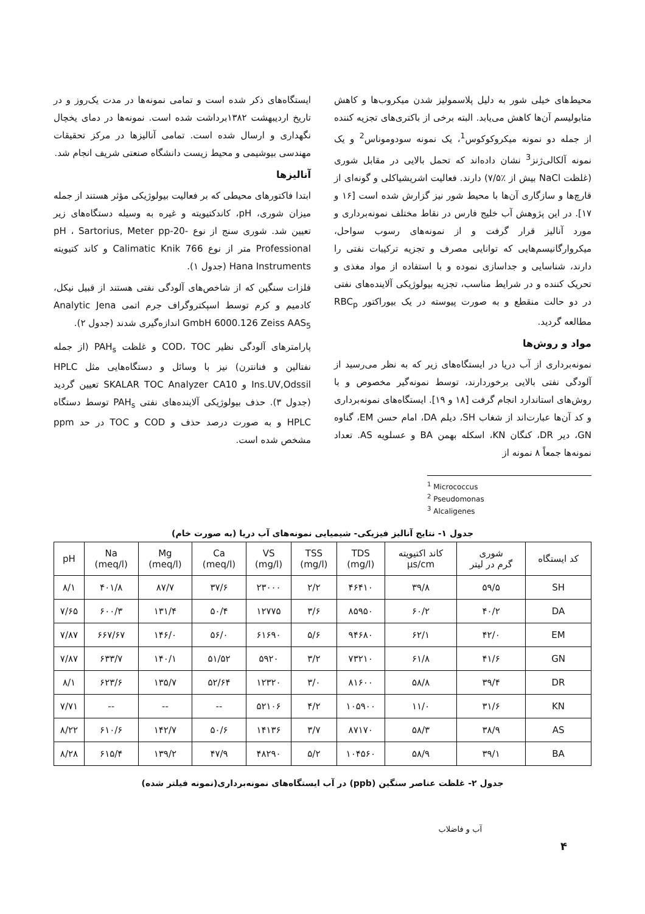محیط‌های خیلی شور به دلیل پلاسمولیز شدن میکروب‌ها و کاهش متابولیسم آن‌ها کاهش می‌یابد. البته برخی از باکتری‌های تجزیه کننده از جمله دو نمونه میکروکوکوس<sup>1</sup>، یک نمونه سودوموناس<sup>2</sup> و یک نمونه آلکالی‌ژنز<sup>3</sup> نشان داده‌اند که تحمل بالایی در مقابل شوری (غلظت NaCl بیش از ٪۷/۵) دارند. فعالیت اشریشیاکلی و گونه‌ای از قارچ‌ها و سازگاری آن‌ها با محیط شور نیز گزارش شده است [۱۶ و ۱۷]. در این پژوهش آب خلیج فارس در نقاط مختلف نمونه‌برداری و مورد آنالیز قرار گرفت و از نمونه‌های رسوب سواحل، میکروارگانیسم‌هایی که توانایی مصرف و تجزیه ترکیبات نفتی را دارند، شناسایی و جداسازی نموده و با استفاده از مواد مغذی و تحریک کننده و در شرایط مناسب، تجزیه بیولوژیکی آلاینده‌های نفتی در دو حالت منقطع و به صورت پیوسته در یک بیوراکتور RBC<sub>p</sub> مطالعه گردید.
مواد و روش‌ها
نمونه‌برداری از آب دریا در ایستگاه‌های زیر که به نظر می‌رسید از آلودگی نفتی بالایی برخوردارند، توسط نمونه‌گیر مخصوص و با روش‌های استاندارد انجام گرفت [۱۸ و ۱۹]. ایستگاه‌های نمونه‌برداری و کد آن‌ها عبارت‌اند از شغاب SH، دیلم DA، امام حسن EM، گناوه GN، دیر DR، کنگان KN، اسکله بهمن BA و عسلویه AS. تعداد نمونه‌ها جمعاً ۸ نمونه از
<sup>1</sup> Micrococcus
<sup>2</sup> Pseudomonas
<sup>3</sup> Alcaligenes
ایستگاه‌های ذکر شده است و تمامی نمونه‌ها در مدت یک‌روز و در تاریخ اردیبهشت ۱۳۸۲برداشت شده است. نمونه‌ها در دمای یخچال نگهداری و ارسال شده است. تمامی آنالیزها در مرکز تحقیقات مهندسی بیوشیمی و محیط زیست دانشگاه صنعتی شریف انجام شد.
آنالیزها
ابتدا فاکتورهای محیطی که بر فعالیت بیولوژیکی مؤثر هستند از جمله میزان شوری، pH، کاندکتیویته و غیره به وسیله دستگاه‌های زیر تعیین شد. شوری سنج از نوع pH ، Sartorius, Meter pp-20-Professional متر از نوع 766 Calimatic Knik و کاند کتیویته Hana Instruments (جدول ۱).
فلزات سنگین که از شاخص‌های آلودگی نفتی هستند از قبیل نیکل، کادمیم و کرم توسط اسپکتروگراف جرم اتمی Analytic Jena GmbH 6000.126 Zeiss AAS<sub>5</sub> اندازه‌گیری شدند (جدول ۲).
پارامترهای آلودگی نظیر COD، TOC و غلظت PAH<sub>s</sub> (از جمله نفتالین و فنانترن) نیز با وسائل و دستگاه‌هایی مثل HPLC Ins.UV,Odssil و SKALAR TOC Analyzer CA10 تعیین گردید (جدول ۳). حذف بیولوژیکی آلاینده‌های نفتی PAH<sub>s</sub> توسط دستگاه HPLC و به صورت درصد حذف و COD و TOC در حد ppm مشخص شده است.
جدول ۱- نتایج آنالیز فیزیکی- شیمیایی نمونه‌های آب دریا (به صورت خام)
| کد ایستگاه | شوری گرم در لیتر | کاند اکتیویته µs/cm | TDS (mg/l) | TSS (mg/l) | VS (mg/l) | Ca (meq/l) | Mg (meq/l) | Na (meq/l) | pH |
| --- | --- | --- | --- | --- | --- | --- | --- | --- | --- |
| SH | ۵۹/۵ | ۳۹/۸ | ۴۶۴۱۰ | ۲/۲ | ۲۳۰۰۰ | ۳۷/۶ | ۸۷/۷ | ۴۰۱/۸ | ۸/۱ |
| DA | ۴۰/۲ | ۶۰/۲ | ۸۵۹۵۰ | ۳/۶ | ۱۲۷۷۵ | ۵۰/۴ | ۱۳۱/۴ | ۶۰۰/۳ | ۷/۶۵ |
| EM | ۴۲/۰ | ۶۲/۱ | ۹۴۶۸۰ | ۵/۶ | ۶۱۶۹۰ | ۵۶/۰ | ۱۴۶/۰ | ۶۶۷/۶۷ | ۷/۸۷ |
| GN | ۴۱/۶ | ۶۱/۸ | ۷۳۲۱۰ | ۳/۲ | ۵۹۲۰ | ۵۱/۵۲ | ۱۴۰/۱ | ۶۳۳/۷ | ۷/۸۷ |
| DR | ۳۹/۴ | ۵۸/۸ | ۸۱۶۰۰ | ۳/۰ | ۱۲۳۲۰ | ۵۲/۶۴ | ۱۳۵/۷ | ۶۲۳/۶ | ۸/۱ |
| KN | ۳۱/۶ | ۱۱/۰ | ۱۰۵۹۰۰ | ۴/۲ | ۵۲۱۰۶ | -- | -- | -- | ۷/۷۱ |
| AS | ۳۸/۹ | ۵۸/۳ | ۸۷۱۷۰ | ۳/۷ | ۱۴۱۳۶ | ۵۰/۶ | ۱۴۲/۷ | ۶۱۰/۶ | ۸/۲۲ |
| BA | ۳۹/۱ | ۵۸/۹ | ۱۰۴۵۶۰ | ۵/۲ | ۴۸۲۹۰ | ۴۷/۹ | ۱۳۹/۲ | ۶۱۵/۴ | ۸/۲۸ |
جدول ۲- غلظت عناصر سنگین (ppb) در آب ایستگاه‌های نمونه‌برداری(نمونه فیلتر شده)
آب و فاضلاب
۴